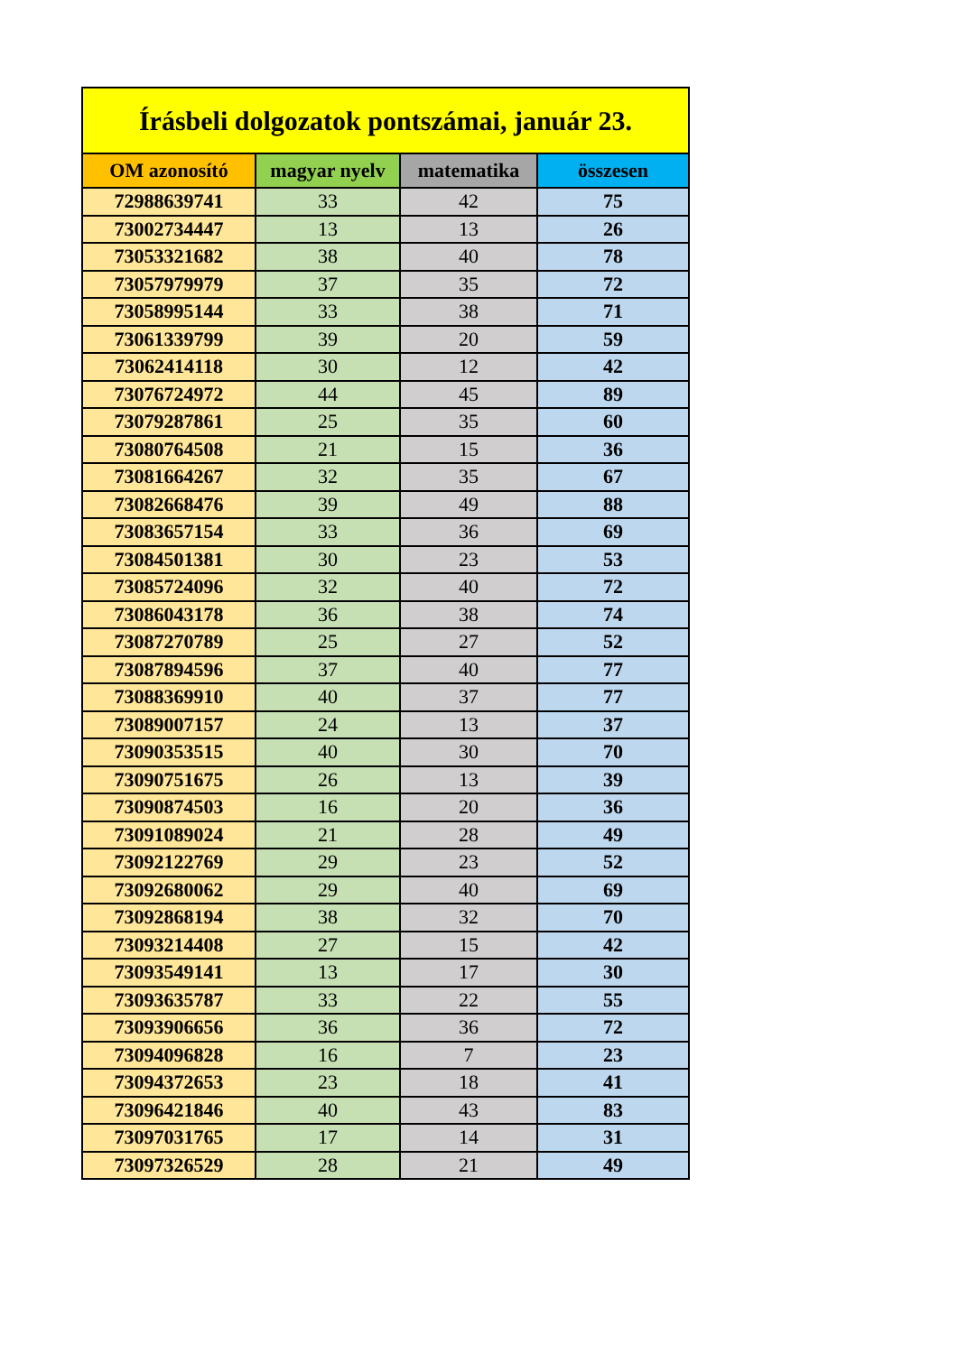| Írásbeli dolgozatok pontszámai, január 23. | | | |
| --- | --- | --- | --- |
| OM azonosító | magyar nyelv | matematika | összesen |
| 72988639741 | 33 | 42 | 75 |
| 73002734447 | 13 | 13 | 26 |
| 73053321682 | 38 | 40 | 78 |
| 73057979979 | 37 | 35 | 72 |
| 73058995144 | 33 | 38 | 71 |
| 73061339799 | 39 | 20 | 59 |
| 73062414118 | 30 | 12 | 42 |
| 73076724972 | 44 | 45 | 89 |
| 73079287861 | 25 | 35 | 60 |
| 73080764508 | 21 | 15 | 36 |
| 73081664267 | 32 | 35 | 67 |
| 73082668476 | 39 | 49 | 88 |
| 73083657154 | 33 | 36 | 69 |
| 73084501381 | 30 | 23 | 53 |
| 73085724096 | 32 | 40 | 72 |
| 73086043178 | 36 | 38 | 74 |
| 73087270789 | 25 | 27 | 52 |
| 73087894596 | 37 | 40 | 77 |
| 73088369910 | 40 | 37 | 77 |
| 73089007157 | 24 | 13 | 37 |
| 73090353515 | 40 | 30 | 70 |
| 73090751675 | 26 | 13 | 39 |
| 73090874503 | 16 | 20 | 36 |
| 73091089024 | 21 | 28 | 49 |
| 73092122769 | 29 | 23 | 52 |
| 73092680062 | 29 | 40 | 69 |
| 73092868194 | 38 | 32 | 70 |
| 73093214408 | 27 | 15 | 42 |
| 73093549141 | 13 | 17 | 30 |
| 73093635787 | 33 | 22 | 55 |
| 73093906656 | 36 | 36 | 72 |
| 73094096828 | 16 | 7 | 23 |
| 73094372653 | 23 | 18 | 41 |
| 73096421846 | 40 | 43 | 83 |
| 73097031765 | 17 | 14 | 31 |
| 73097326529 | 28 | 21 | 49 |